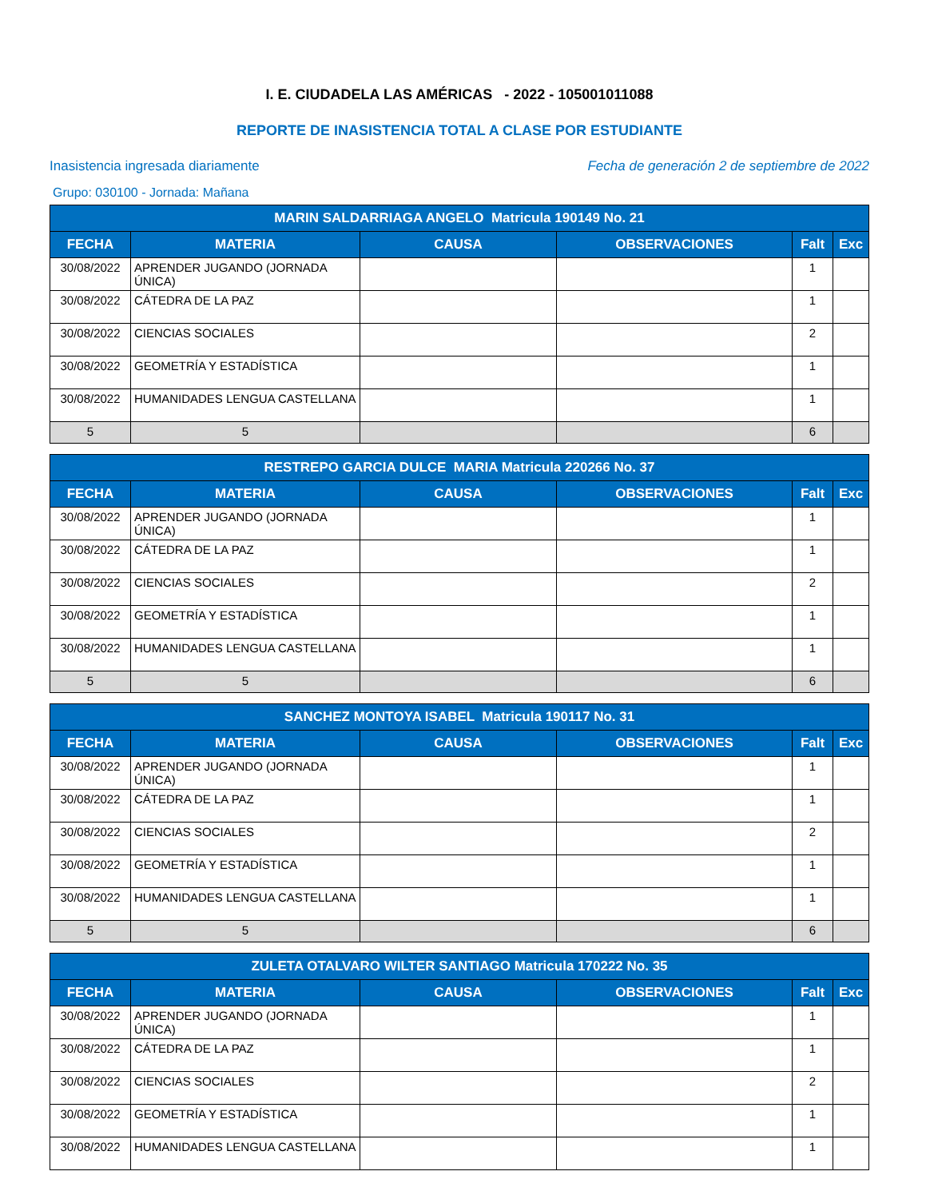I. E. CIUDADELA LAS AMÉRICAS - 2022 - 105001011088
REPORTE DE INASISTENCIA TOTAL A CLASE POR ESTUDIANTE
Inasistencia ingresada diariamente
Fecha de generación 2 de septiembre de 2022
Grupo: 030100 - Jornada: Mañana
| MARIN SALDARRIAGA ANGELO Matricula 190149 No. 21 | | | | | |
| --- | --- | --- | --- | --- | --- |
| FECHA | MATERIA | CAUSA | OBSERVACIONES | Falt | Exc |
| 30/08/2022 | APRENDER JUGANDO (JORNADA ÚNICA) | | | 1 | |
| 30/08/2022 | CÁTEDRA DE LA PAZ | | | 1 | |
| 30/08/2022 | CIENCIAS SOCIALES | | | 2 | |
| 30/08/2022 | GEOMETRÍA Y ESTADÍSTICA | | | 1 | |
| 30/08/2022 | HUMANIDADES LENGUA CASTELLANA | | | 1 | |
| 5 | 5 | | | 6 | |
| RESTREPO GARCIA DULCE MARIA Matricula 220266 No. 37 | | | | | |
| --- | --- | --- | --- | --- | --- |
| FECHA | MATERIA | CAUSA | OBSERVACIONES | Falt | Exc |
| 30/08/2022 | APRENDER JUGANDO (JORNADA ÚNICA) | | | 1 | |
| 30/08/2022 | CÁTEDRA DE LA PAZ | | | 1 | |
| 30/08/2022 | CIENCIAS SOCIALES | | | 2 | |
| 30/08/2022 | GEOMETRÍA Y ESTADÍSTICA | | | 1 | |
| 30/08/2022 | HUMANIDADES LENGUA CASTELLANA | | | 1 | |
| 5 | 5 | | | 6 | |
| SANCHEZ MONTOYA ISABEL Matricula 190117 No. 31 | | | | | |
| --- | --- | --- | --- | --- | --- |
| FECHA | MATERIA | CAUSA | OBSERVACIONES | Falt | Exc |
| 30/08/2022 | APRENDER JUGANDO (JORNADA ÚNICA) | | | 1 | |
| 30/08/2022 | CÁTEDRA DE LA PAZ | | | 1 | |
| 30/08/2022 | CIENCIAS SOCIALES | | | 2 | |
| 30/08/2022 | GEOMETRÍA Y ESTADÍSTICA | | | 1 | |
| 30/08/2022 | HUMANIDADES LENGUA CASTELLANA | | | 1 | |
| 5 | 5 | | | 6 | |
| ZULETA OTALVARO WILTER SANTIAGO Matricula 170222 No. 35 | | | | | |
| --- | --- | --- | --- | --- | --- |
| FECHA | MATERIA | CAUSA | OBSERVACIONES | Falt | Exc |
| 30/08/2022 | APRENDER JUGANDO (JORNADA ÚNICA) | | | 1 | |
| 30/08/2022 | CÁTEDRA DE LA PAZ | | | 1 | |
| 30/08/2022 | CIENCIAS SOCIALES | | | 2 | |
| 30/08/2022 | GEOMETRÍA Y ESTADÍSTICA | | | 1 | |
| 30/08/2022 | HUMANIDADES LENGUA CASTELLANA | | | 1 | |